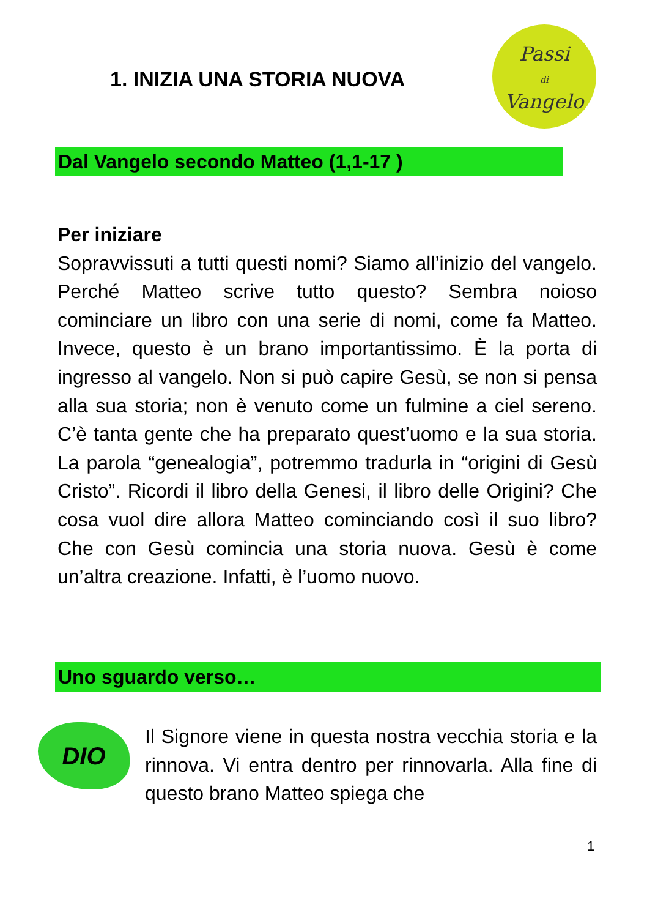1. INIZIA UNA STORIA NUOVA
Passi
di
Vangelo
Dal Vangelo secondo Matteo (1,1-17 )
Per iniziare
Sopravvissuti a tutti questi nomi? Siamo all’inizio del vangelo. Perché Matteo scrive tutto questo? Sembra noioso cominciare un libro con una serie di nomi, come fa Matteo. Invece, questo è un brano importantissimo. È la porta di ingresso al vangelo. Non si può capire Gesù, se non si pensa alla sua storia; non è venuto come un fulmine a ciel sereno. C’è tanta gente che ha preparato quest’uomo e la sua storia. La parola “genealogia”, potremmo tradurla in “origini di Gesù Cristo”. Ricordi il libro della Genesi, il libro delle Origini? Che cosa vuol dire allora Matteo cominciando così il suo libro? Che con Gesù comincia una storia nuova. Gesù è come un’altra creazione. Infatti, è l’uomo nuovo.
Uno sguardo verso…
DIO
Il Signore viene in questa nostra vecchia storia e la rinnova. Vi entra dentro per rinnovarla. Alla fine di questo brano Matteo spiega che
1